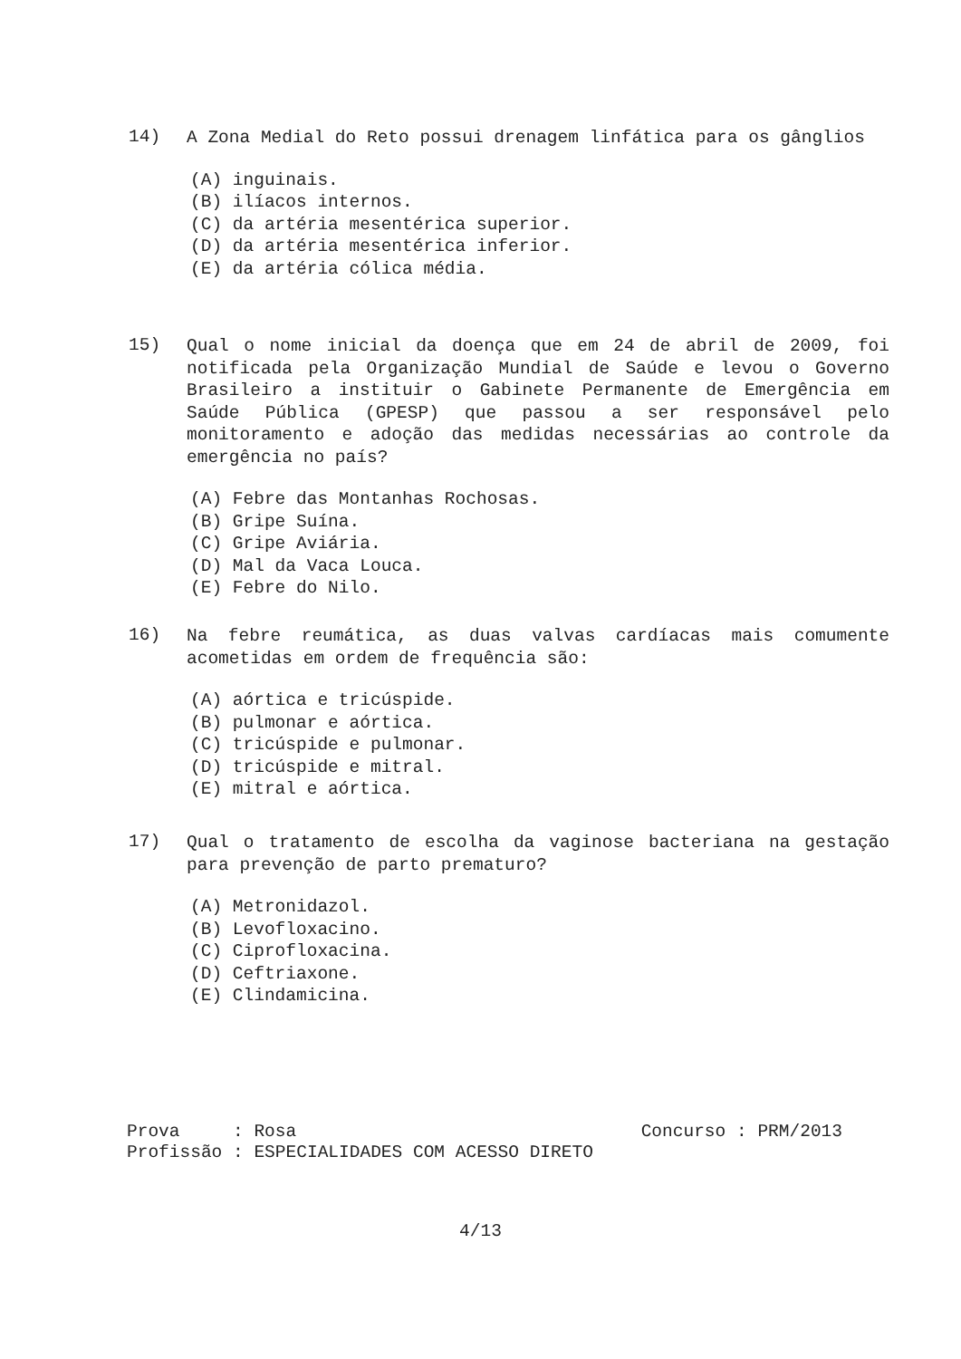14)
A Zona Medial do Reto possui drenagem linfática para os gânglios
(A) inguinais.
(B) ilíacos internos.
(C) da artéria mesentérica superior.
(D) da artéria mesentérica inferior.
(E) da artéria cólica média.
15)
Qual o nome inicial da doença que em 24 de abril de 2009, foi notificada pela Organização Mundial de Saúde e levou o Governo Brasileiro a instituir o Gabinete Permanente de Emergência em Saúde Pública (GPESP) que passou a ser responsável pelo monitoramento e adoção das medidas necessárias ao controle da emergência no país?
(A) Febre das Montanhas Rochosas.
(B) Gripe Suína.
(C) Gripe Aviária.
(D) Mal da Vaca Louca.
(E) Febre do Nilo.
16)
Na febre reumática, as duas valvas cardíacas mais comumente acometidas em ordem de frequência são:
(A) aórtica e tricúspide.
(B) pulmonar e aórtica.
(C) tricúspide e pulmonar.
(D) tricúspide e mitral.
(E) mitral e aórtica.
17)
Qual o tratamento de escolha da vaginose bacteriana na gestação para prevenção de parto prematuro?
(A) Metronidazol.
(B) Levofloxacino.
(C) Ciprofloxacina.
(D) Ceftriaxone.
(E) Clindamicina.
Prova : Rosa Concurso : PRM/2013
Profissão : ESPECIALIDADES COM ACESSO DIRETO
4/13